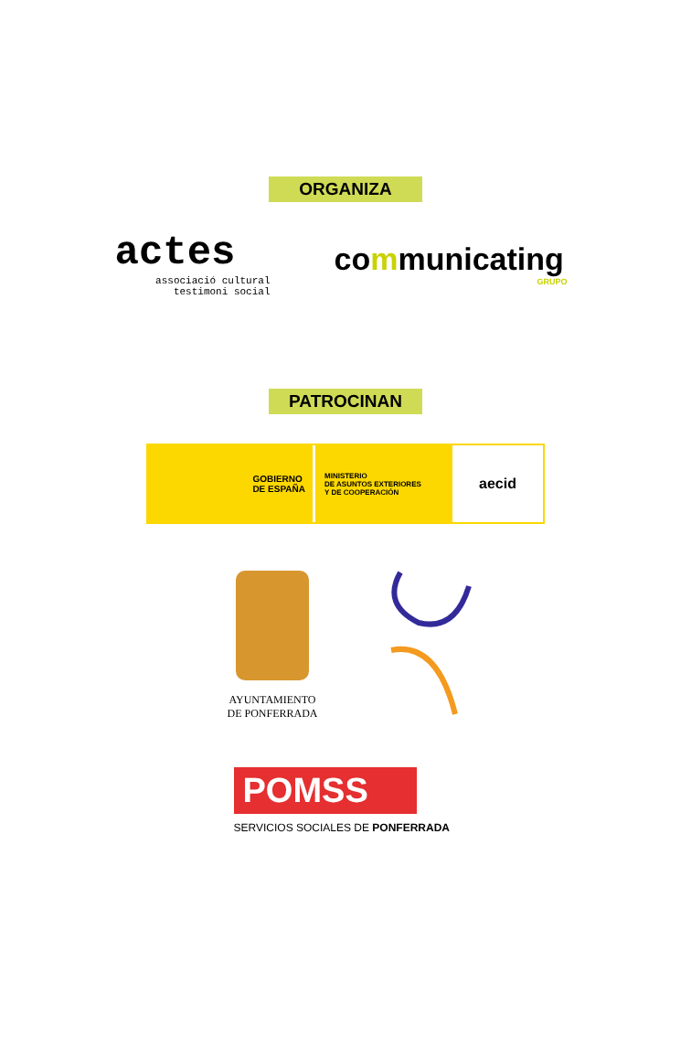ORGANIZA
actes
associació cultural
testimoni social
communicating
GRUPO
PATROCINAN
GOBIERNO
DE ESPAÑA
MINISTERIO
DE ASUNTOS EXTERIORES
Y DE COOPERACIÓN
aecid
AYUNTAMIENTO
DE PONFERRADA
POMSS
SERVICIOS SOCIALES DE PONFERRADA